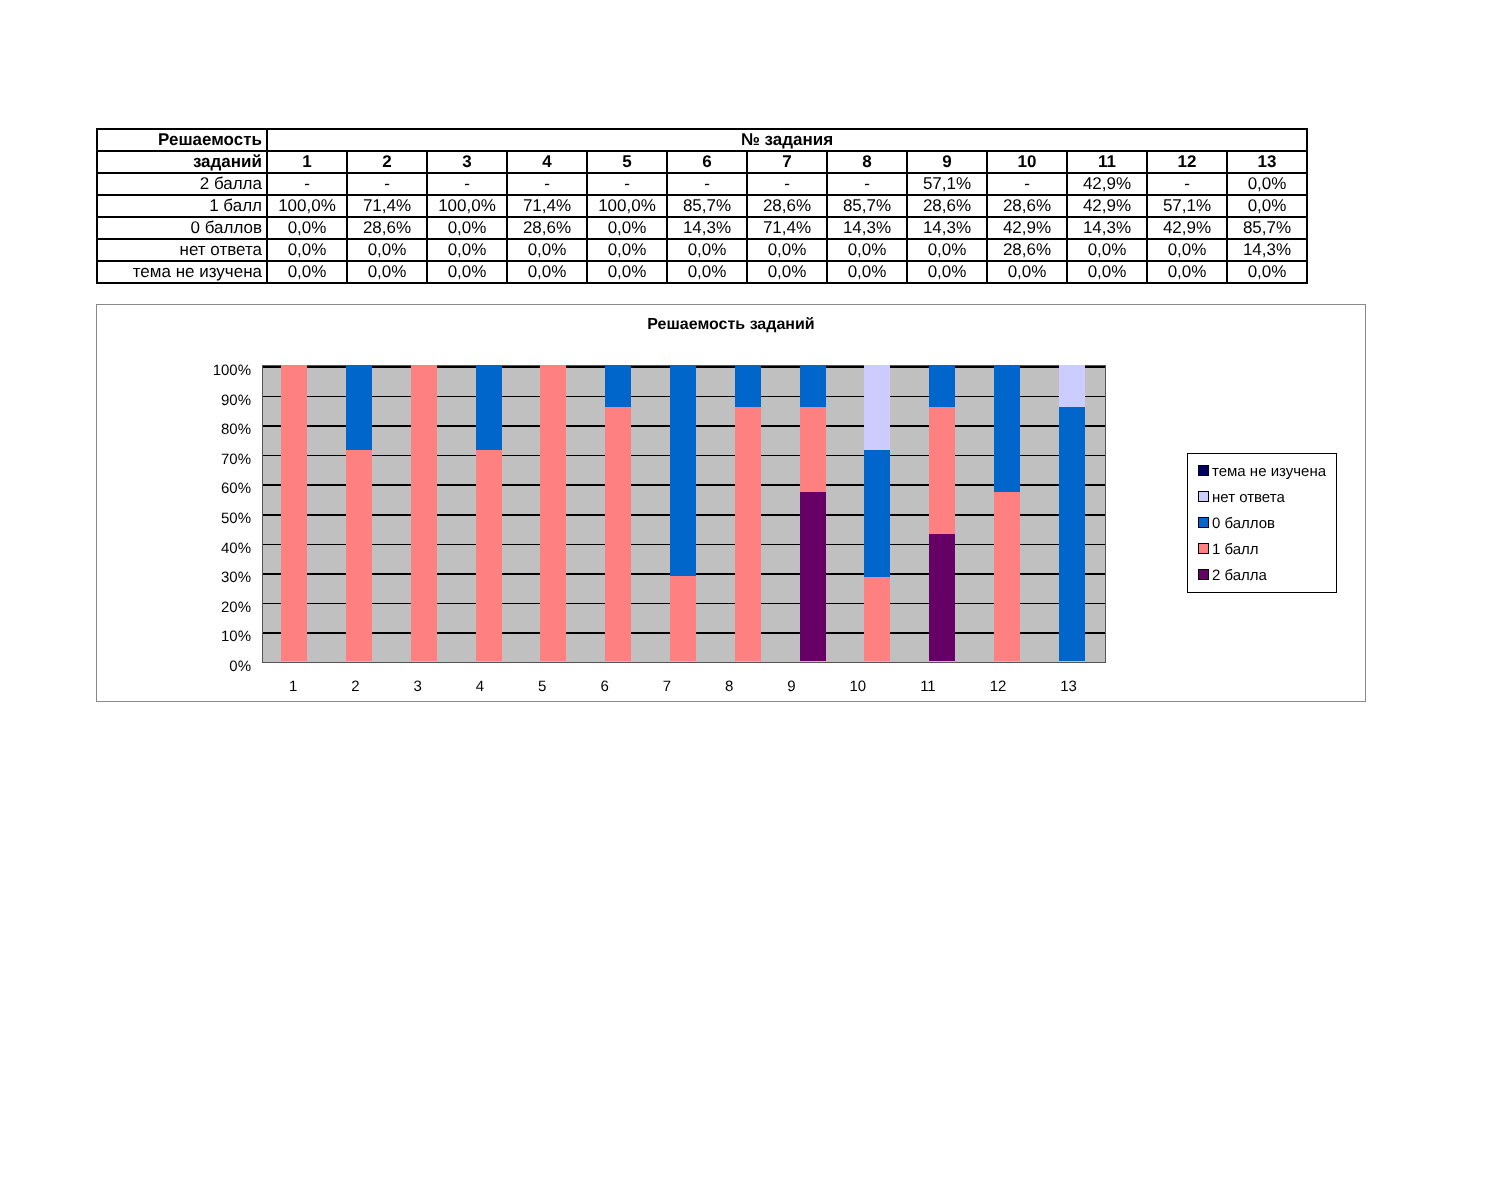| Решаемость | № задания | | | | | | | | | | | | |
| --- | --- | --- | --- | --- | --- | --- | --- | --- | --- | --- | --- | --- | --- |
| заданий | 1 | 2 | 3 | 4 | 5 | 6 | 7 | 8 | 9 | 10 | 11 | 12 | 13 |
| 2 балла | - | - | - | - | - | - | - | - | 57,1% | - | 42,9% | - | 0,0% |
| 1 балл | 100,0% | 71,4% | 100,0% | 71,4% | 100,0% | 85,7% | 28,6% | 85,7% | 28,6% | 28,6% | 42,9% | 57,1% | 0,0% |
| 0 баллов | 0,0% | 28,6% | 0,0% | 28,6% | 0,0% | 14,3% | 71,4% | 14,3% | 14,3% | 42,9% | 14,3% | 42,9% | 85,7% |
| нет ответа | 0,0% | 0,0% | 0,0% | 0,0% | 0,0% | 0,0% | 0,0% | 0,0% | 0,0% | 28,6% | 0,0% | 0,0% | 14,3% |
| тема не изучена | 0,0% | 0,0% | 0,0% | 0,0% | 0,0% | 0,0% | 0,0% | 0,0% | 0,0% | 0,0% | 0,0% | 0,0% | 0,0% |
Решаемость заданий
100%
90%
80%
70%
60%
50%
40%
30%
20%
10%
0%
1 2 3 4 5 6 7 8 9 10 11 12 13
тема не изучена
нет ответа
0 баллов
1 балл
2 балла